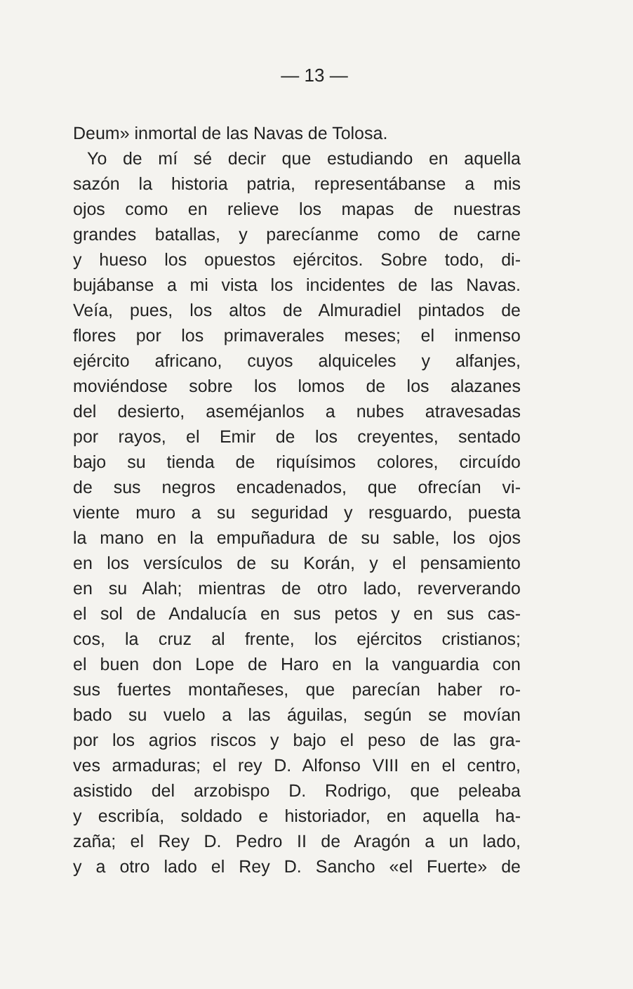— 13 —
Deum» inmortal de las Navas de Tolosa.
Yo de mí sé decir que estudiando en aquella
sazón la historia patria, representábanse a mis
ojos como en relieve los mapas de nuestras
grandes batallas, y parecíanme como de carne
y hueso los opuestos ejércitos. Sobre todo, di-
bujábanse a mi vista los incidentes de las Navas.
Veía, pues, los altos de Almuradiel pintados de
flores por los primaverales meses; el inmenso
ejército africano, cuyos alquiceles y alfanjes,
moviéndose sobre los lomos de los alazanes
del desierto, aseméjanlos a nubes atravesadas
por rayos, el Emir de los creyentes, sentado
bajo su tienda de riquísimos colores, circuído
de sus negros encadenados, que ofrecían vi-
viente muro a su seguridad y resguardo, puesta
la mano en la empuñadura de su sable, los ojos
en los versículos de su Korán, y el pensamiento
en su Alah; mientras de otro lado, reververando
el sol de Andalucía en sus petos y en sus cas-
cos, la cruz al frente, los ejércitos cristianos;
el buen don Lope de Haro en la vanguardia con
sus fuertes montañeses, que parecían haber ro-
bado su vuelo a las águilas, según se movían
por los agrios riscos y bajo el peso de las gra-
ves armaduras; el rey D. Alfonso VIII en el centro,
asistido del arzobispo D. Rodrigo, que peleaba
y escribía, soldado e historiador, en aquella ha-
zaña; el Rey D. Pedro II de Aragón a un lado,
y a otro lado el Rey D. Sancho «el Fuerte» de